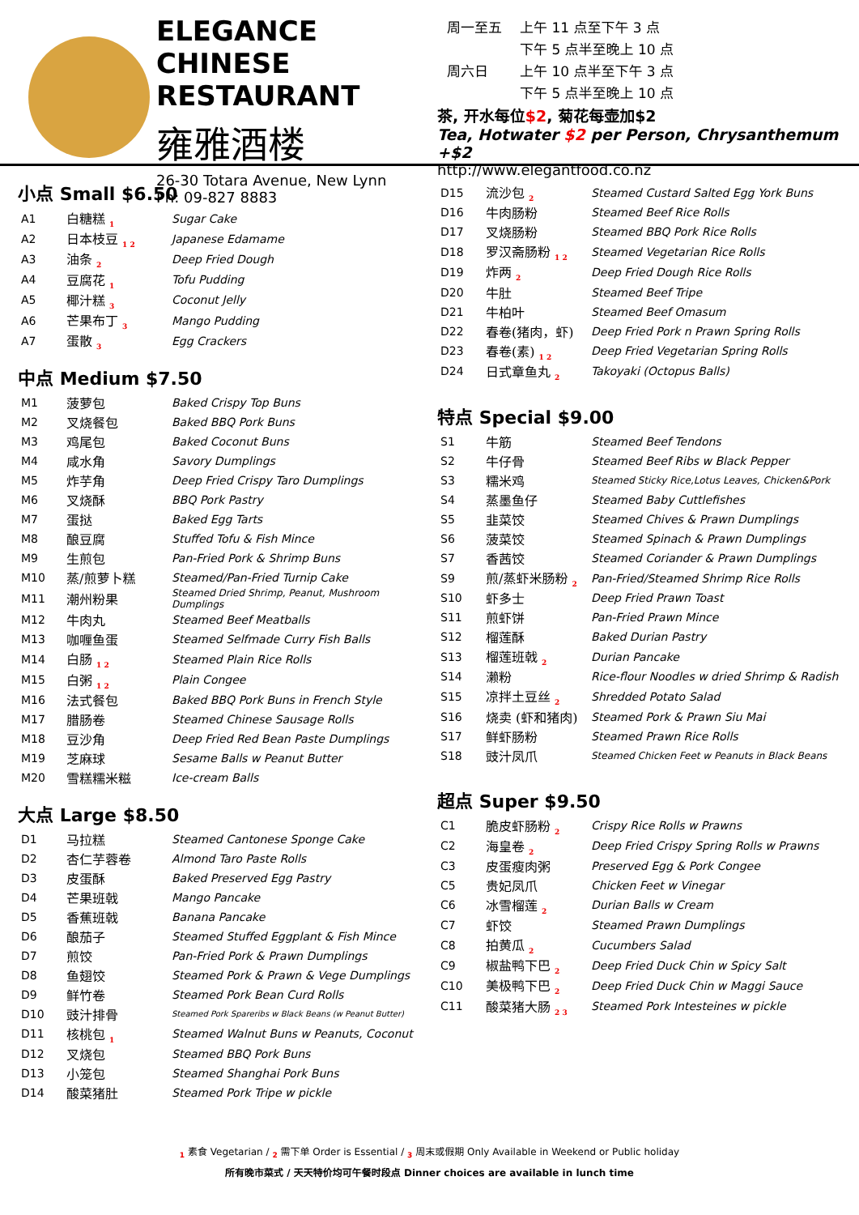ELEGANCE CHINESE RESTAURANT
雍雅酒楼
26-30 Totara Avenue, New Lynn
Ph: 09-827 8883
| 周一至五 | 上午 11 点至下午 3 点 |
| | 下午 5 点半至晚上 10 点 |
| 周六日 | 上午 10 点半至下午 3 点 |
| | 下午 5 点半至晚上 10 点 |
茶, 开水每位$2, 菊花每壶加$2
Tea, Hotwater $2 per Person, Chrysanthemum +$2
http://www.elegantfood.co.nz
小点 Small $6.50
| A1 | 白糖糕 <sub>1</sub> | Sugar Cake |
| A2 | 日本枝豆 <sub>1 2</sub> | Japanese Edamame |
| A3 | 油条 <sub>2</sub> | Deep Fried Dough |
| A4 | 豆腐花 <sub>1</sub> | Tofu Pudding |
| A5 | 椰汁糕 <sub>3</sub> | Coconut Jelly |
| A6 | 芒果布丁 <sub>3</sub> | Mango Pudding |
| A7 | 蛋散 <sub>3</sub> | Egg Crackers |
中点 Medium $7.50
| M1 | 菠萝包 | Baked Crispy Top Buns |
| M2 | 叉烧餐包 | Baked BBQ Pork Buns |
| M3 | 鸡尾包 | Baked Coconut Buns |
| M4 | 咸水角 | Savory Dumplings |
| M5 | 炸芋角 | Deep Fried Crispy Taro Dumplings |
| M6 | 叉烧酥 | BBQ Pork Pastry |
| M7 | 蛋挞 | Baked Egg Tarts |
| M8 | 酿豆腐 | Stuffed Tofu & Fish Mince |
| M9 | 生煎包 | Pan-Fried Pork & Shrimp Buns |
| M10 | 蒸/煎萝卜糕 | Steamed/Pan-Fried Turnip Cake |
| M11 | 潮州粉果 | Steamed Dried Shrimp, Peanut, Mushroom Dumplings |
| M12 | 牛肉丸 | Steamed Beef Meatballs |
| M13 | 咖喱鱼蛋 | Steamed Selfmade Curry Fish Balls |
| M14 | 白肠 <sub>1 2</sub> | Steamed Plain Rice Rolls |
| M15 | 白粥 <sub>1 2</sub> | Plain Congee |
| M16 | 法式餐包 | Baked BBQ Pork Buns in French Style |
| M17 | 腊肠卷 | Steamed Chinese Sausage Rolls |
| M18 | 豆沙角 | Deep Fried Red Bean Paste Dumplings |
| M19 | 芝麻球 | Sesame Balls w Peanut Butter |
| M20 | 雪糕糯米糍 | Ice-cream Balls |
大点 Large $8.50
| D1 | 马拉糕 | Steamed Cantonese Sponge Cake |
| D2 | 杏仁芋蓉卷 | Almond Taro Paste Rolls |
| D3 | 皮蛋酥 | Baked Preserved Egg Pastry |
| D4 | 芒果班戟 | Mango Pancake |
| D5 | 香蕉班戟 | Banana Pancake |
| D6 | 酿茄子 | Steamed Stuffed Eggplant & Fish Mince |
| D7 | 煎饺 | Pan-Fried Pork & Prawn Dumplings |
| D8 | 鱼翅饺 | Steamed Pork & Prawn & Vege Dumplings |
| D9 | 鲜竹卷 | Steamed Pork Bean Curd Rolls |
| D10 | 豉汁排骨 | Steamed Pork Spareribs w Black Beans (w Peanut Butter) |
| D11 | 核桃包 <sub>1</sub> | Steamed Walnut Buns w Peanuts, Coconut |
| D12 | 叉烧包 | Steamed BBQ Pork Buns |
| D13 | 小笼包 | Steamed Shanghai Pork Buns |
| D14 | 酸菜猪肚 | Steamed Pork Tripe w pickle |
| D15 | 流沙包 <sub>2</sub> | Steamed Custard Salted Egg York Buns |
| D16 | 牛肉肠粉 | Steamed Beef Rice Rolls |
| D17 | 叉烧肠粉 | Steamed BBQ Pork Rice Rolls |
| D18 | 罗汉斋肠粉 <sub>1 2</sub> | Steamed Vegetarian Rice Rolls |
| D19 | 炸两 <sub>2</sub> | Deep Fried Dough Rice Rolls |
| D20 | 牛肚 | Steamed Beef Tripe |
| D21 | 牛柏叶 | Steamed Beef Omasum |
| D22 | 春卷(猪肉，虾) | Deep Fried Pork n Prawn Spring Rolls |
| D23 | 春卷(素) <sub>1 2</sub> | Deep Fried Vegetarian Spring Rolls |
| D24 | 日式章鱼丸 <sub>2</sub> | Takoyaki (Octopus Balls) |
特点 Special $9.00
| S1 | 牛筋 | Steamed Beef Tendons |
| S2 | 牛仔骨 | Steamed Beef Ribs w Black Pepper |
| S3 | 糯米鸡 | Steamed Sticky Rice,Lotus Leaves, Chicken&Pork |
| S4 | 蒸墨鱼仔 | Steamed Baby Cuttlefishes |
| S5 | 韭菜饺 | Steamed Chives & Prawn Dumplings |
| S6 | 菠菜饺 | Steamed Spinach & Prawn Dumplings |
| S7 | 香茜饺 | Steamed Coriander & Prawn Dumplings |
| S9 | 煎/蒸虾米肠粉 <sub>2</sub> | Pan-Fried/Steamed Shrimp Rice Rolls |
| S10 | 虾多士 | Deep Fried Prawn Toast |
| S11 | 煎虾饼 | Pan-Fried Prawn Mince |
| S12 | 榴莲酥 | Baked Durian Pastry |
| S13 | 榴莲班戟 <sub>2</sub> | Durian Pancake |
| S14 | 濑粉 | Rice-flour Noodles w dried Shrimp & Radish |
| S15 | 凉拌土豆丝 <sub>2</sub> | Shredded Potato Salad |
| S16 | 烧卖 (虾和猪肉) | Steamed Pork & Prawn Siu Mai |
| S17 | 鲜虾肠粉 | Steamed Prawn Rice Rolls |
| S18 | 豉汁凤爪 | Steamed Chicken Feet w Peanuts in Black Beans |
超点 Super $9.50
| C1 | 脆皮虾肠粉 <sub>2</sub> | Crispy Rice Rolls w Prawns |
| C2 | 海皇卷 <sub>2</sub> | Deep Fried Crispy Spring Rolls w Prawns |
| C3 | 皮蛋瘦肉粥 | Preserved Egg & Pork Congee |
| C5 | 贵妃凤爪 | Chicken Feet w Vinegar |
| C6 | 冰雪榴莲 <sub>2</sub> | Durian Balls w Cream |
| C7 | 虾饺 | Steamed Prawn Dumplings |
| C8 | 拍黄瓜 <sub>2</sub> | Cucumbers Salad |
| C9 | 椒盐鸭下巴 <sub>2</sub> | Deep Fried Duck Chin w Spicy Salt |
| C10 | 美极鸭下巴 <sub>2</sub> | Deep Fried Duck Chin w Maggi Sauce |
| C11 | 酸菜猪大肠 <sub>2 3</sub> | Steamed Pork Intesteines w pickle |
<sub>1</sub> 素食 Vegetarian / <sub>2</sub> 需下单 Order is Essential / <sub>3</sub> 周末或假期 Only Available in Weekend or Public holiday
所有晚市菜式 / 天天特价均可午餐时段点 Dinner choices are available in lunch time